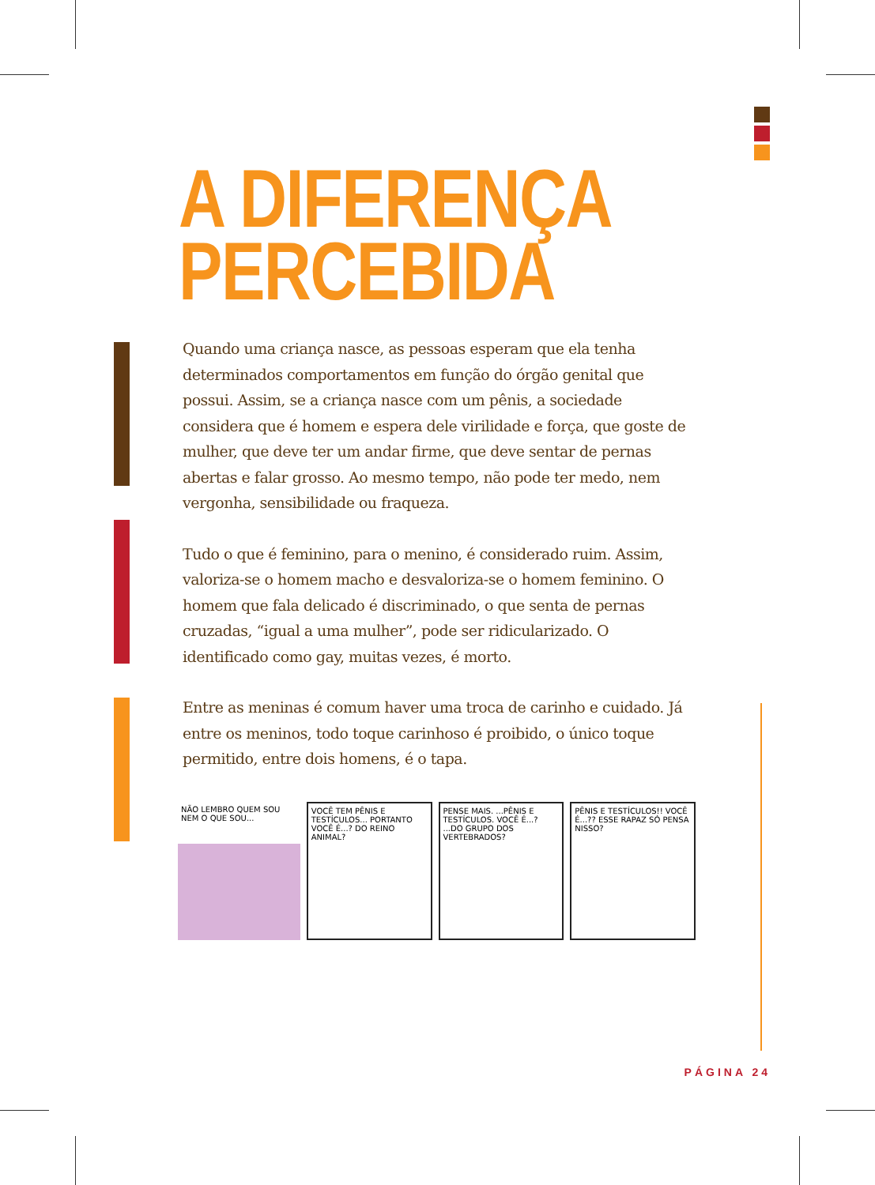A DIFERENÇA
PERCEBIDA
Quando uma criança nasce, as pessoas esperam que ela tenha determinados comportamentos em função do órgão genital que possui. Assim, se a criança nasce com um pênis, a sociedade considera que é homem e espera dele virilidade e força, que goste de mulher, que deve ter um andar firme, que deve sentar de pernas abertas e falar grosso. Ao mesmo tempo, não pode ter medo, nem vergonha, sensibilidade ou fraqueza.
Tudo o que é feminino, para o menino, é considerado ruim. Assim, valoriza-se o homem macho e desvaloriza-se o homem feminino. O homem que fala delicado é discriminado, o que senta de pernas cruzadas, “igual a uma mulher”, pode ser ridicularizado. O identificado como gay, muitas vezes, é morto.
Entre as meninas é comum haver uma troca de carinho e cuidado. Já entre os meninos, todo toque carinhoso é proibido, o único toque permitido, entre dois homens, é o tapa.
NÃO LEMBRO QUEM SOU NEM O QUE SOU...
VOCÊ TEM PÊNIS E TESTÍCULOS... PORTANTO VOCÊ É...? DO REINO ANIMAL?
PENSE MAIS. ...PÊNIS E TESTÍCULOS. VOCÊ É...? ...DO GRUPO DOS VERTEBRADOS?
PÊNIS E TESTÍCULOS!! VOCÊ É...?? ESSE RAPAZ SÓ PENSA NISSO?
PÁGINA 24